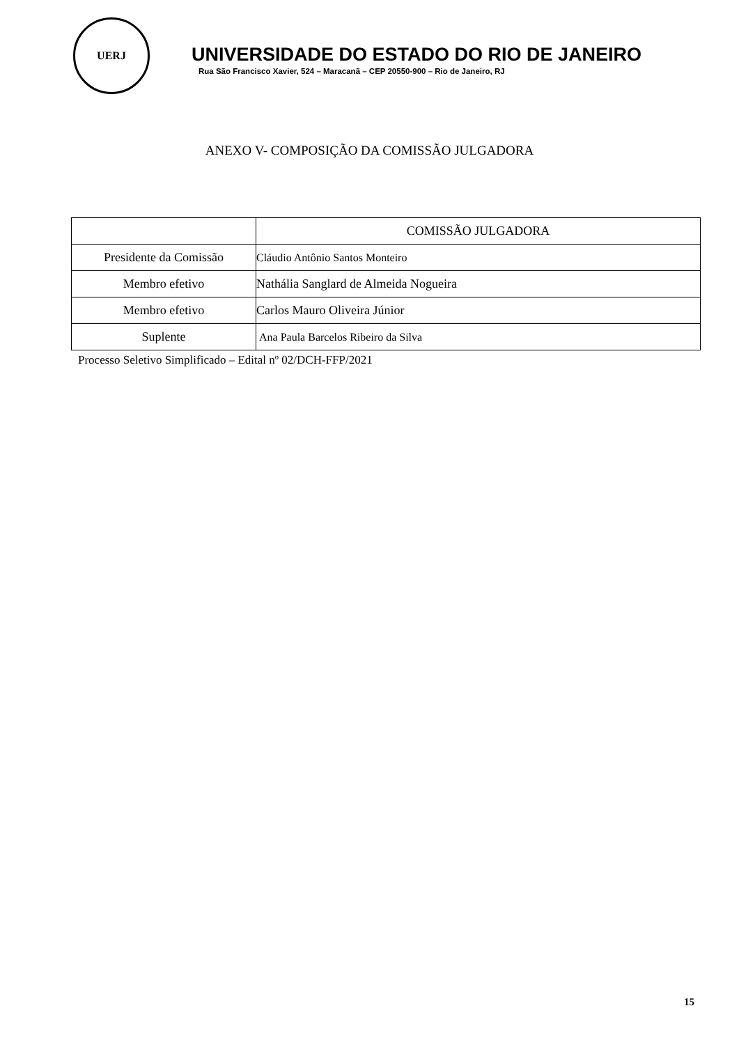UERJ
UNIVERSIDADE DO ESTADO DO RIO DE JANEIRO
Rua São Francisco Xavier, 524 – Maracanã – CEP 20550-900 – Rio de Janeiro, RJ
ANEXO V- COMPOSIÇÃO DA COMISSÃO JULGADORA
| | COMISSÃO JULGADORA |
| --- | --- |
| Presidente da Comissão | Cláudio Antônio Santos Monteiro |
| Membro efetivo | Nathália Sanglard de Almeida Nogueira |
| Membro efetivo | Carlos Mauro Oliveira Júnior |
| Suplente | Ana Paula Barcelos Ribeiro da Silva |
Processo Seletivo Simplificado – Edital nº 02/DCH-FFP/2021
15